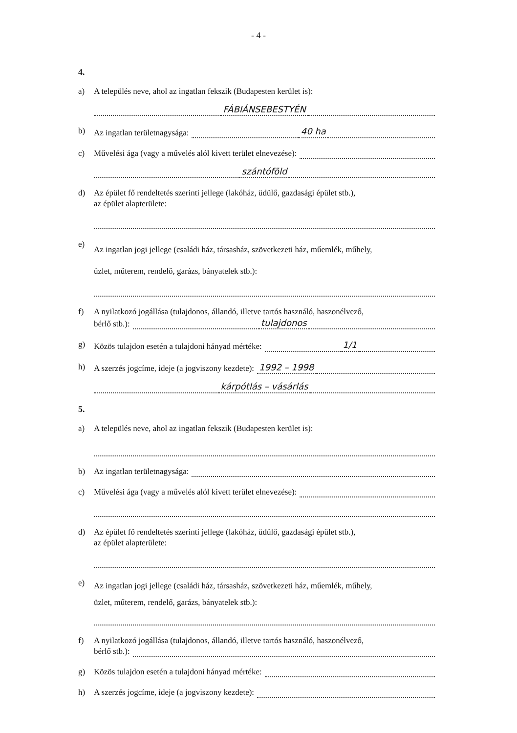- 4 -
4.
a) A település neve, ahol az ingatlan fekszik (Budapesten kerület is):
FÁBIÁNSEBESTYÉN
b) Az ingatlan területnagysága:
40 ha
c) Művelési ága (vagy a művelés alól kivett terület elnevezése):
szántóföld
d) Az épület fő rendeltetés szerinti jellege (lakóház, üdülő, gazdasági épület stb.),
az épület alapterülete:
e)
Az ingatlan jogi jellege (családi ház, társasház, szövetkezeti ház, műemlék, műhely,
üzlet, műterem, rendelő, garázs, bányatelek stb.):
f) A nyilatkozó jogállása (tulajdonos, állandó, illetve tartós használó, haszonélvező,
bérlő stb.):
tulajdonos
g) Közös tulajdon esetén a tulajdoni hányad mértéke:
1/1
h) A szerzés jogcíme, ideje (a jogviszony kezdete): 1992 – 1998
kárpótlás – vásárlás
5.
a) A település neve, ahol az ingatlan fekszik (Budapesten kerület is):
b) Az ingatlan területnagysága:
c) Művelési ága (vagy a művelés alól kivett terület elnevezése):
d) Az épület fő rendeltetés szerinti jellege (lakóház, üdülő, gazdasági épület stb.),
az épület alapterülete:
e)
Az ingatlan jogi jellege (családi ház, társasház, szövetkezeti ház, műemlék, műhely,
üzlet, műterem, rendelő, garázs, bányatelek stb.):
f) A nyilatkozó jogállása (tulajdonos, állandó, illetve tartós használó, haszonélvező,
bérlő stb.):
g) Közös tulajdon esetén a tulajdoni hányad mértéke:
h) A szerzés jogcíme, ideje (a jogviszony kezdete):